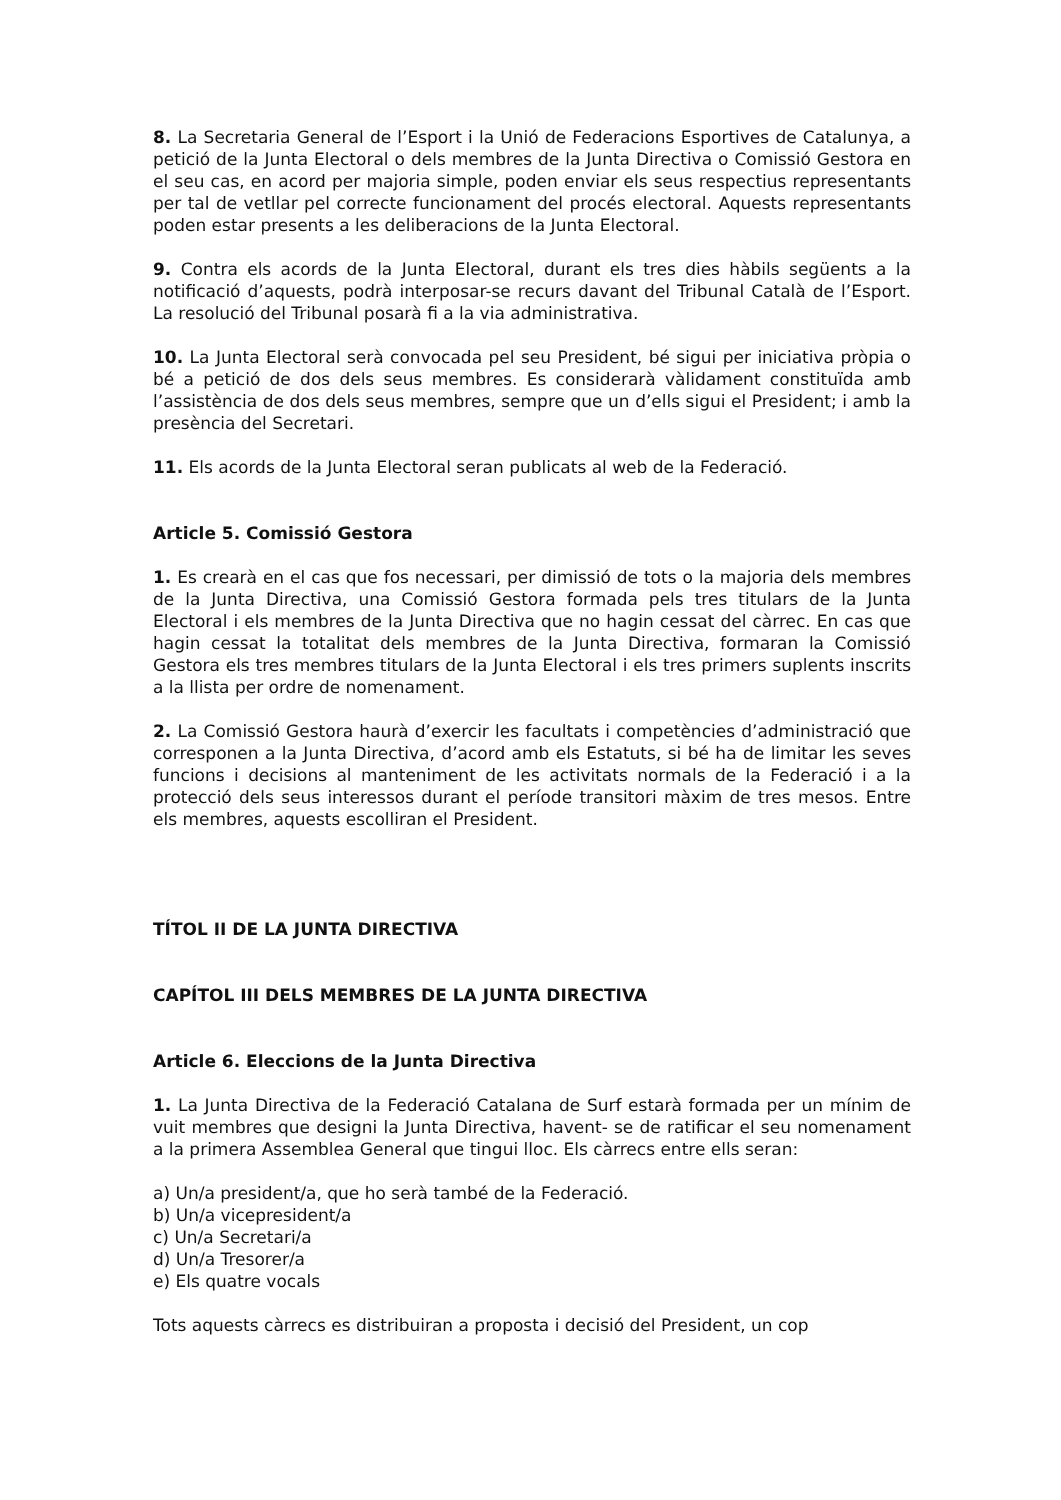8. La Secretaria General de l’Esport i la Unió de Federacions Esportives de Catalunya, a petició de la Junta Electoral o dels membres de la Junta Directiva o Comissió Gestora en el seu cas, en acord per majoria simple, poden enviar els seus respectius representants per tal de vetllar pel correcte funcionament del procés electoral. Aquests representants poden estar presents a les deliberacions de la Junta Electoral.
9. Contra els acords de la Junta Electoral, durant els tres dies hàbils següents a la notificació d’aquests, podrà interposar-se recurs davant del Tribunal Català de l’Esport. La resolució del Tribunal posarà fi a la via administrativa.
10. La Junta Electoral serà convocada pel seu President, bé sigui per iniciativa pròpia o bé a petició de dos dels seus membres. Es considerarà vàlidament constituïda amb l’assistència de dos dels seus membres, sempre que un d’ells sigui el President; i amb la presència del Secretari.
11. Els acords de la Junta Electoral seran publicats al web de la Federació.
Article 5. Comissió Gestora
1. Es crearà en el cas que fos necessari, per dimissió de tots o la majoria dels membres de la Junta Directiva, una Comissió Gestora formada pels tres titulars de la Junta Electoral i els membres de la Junta Directiva que no hagin cessat del càrrec. En cas que hagin cessat la totalitat dels membres de la Junta Directiva, formaran la Comissió Gestora els tres membres titulars de la Junta Electoral i els tres primers suplents inscrits a la llista per ordre de nomenament.
2. La Comissió Gestora haurà d’exercir les facultats i competències d’administració que corresponen a la Junta Directiva, d’acord amb els Estatuts, si bé ha de limitar les seves funcions i decisions al manteniment de les activitats normals de la Federació i a la protecció dels seus interessos durant el període transitori màxim de tres mesos. Entre els membres, aquests escolliran el President.
TÍTOL II DE LA JUNTA DIRECTIVA
CAPÍTOL III DELS MEMBRES DE LA JUNTA DIRECTIVA
Article 6. Eleccions de la Junta Directiva
1. La Junta Directiva de la Federació Catalana de Surf estarà formada per un mínim de vuit membres que designi la Junta Directiva, havent- se de ratificar el seu nomenament a la primera Assemblea General que tingui lloc. Els càrrecs entre ells seran:
a) Un/a president/a, que ho serà també de la Federació.
b) Un/a vicepresident/a
c) Un/a Secretari/a
d) Un/a Tresorer/a
e) Els quatre vocals
Tots aquests càrrecs es distribuiran a proposta i decisió del President, un cop